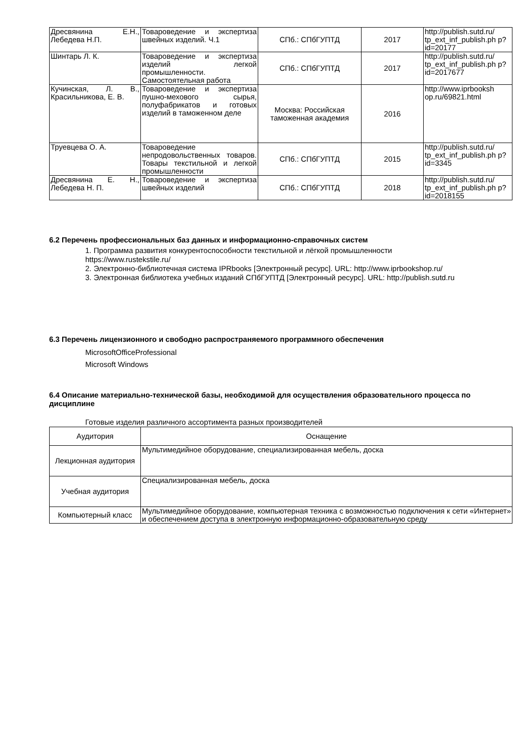| Дресвянина Е.Н., Лебедева Н.П. | Товароведение и экспертиза швейных изделий. Ч.1 | СПб.: СПбГУПТД | 2017 | http://publish.sutd.ru/ tp_ext_inf_publish.ph p?id=20177 |
| Шинтарь Л. К. | Товароведение и экспертиза изделий легкой промышленности. Самостоятельная работа | СПб.: СПбГУПТД | 2017 | http://publish.sutd.ru/ tp_ext_inf_publish.ph p?id=2017677 |
| Кучинская, Л. В., Красильникова, Е. В. | Товароведение и экспертиза пушно-мехового сырья, полуфабрикатов и готовых изделий в таможенном деле | Москва: Российская таможенная академия | 2016 | http://www.iprbooksh op.ru/69821.html |
| Труевцева О. А. | Товароведение непродовольственных товаров. Товары текстильной и легкой промышленности | СПб.: СПбГУПТД | 2015 | http://publish.sutd.ru/ tp_ext_inf_publish.ph p?id=3345 |
| Дресвянина Е. Н., Лебедева Н. П. | Товароведение и экспертиза швейных изделий | СПб.: СПбГУПТД | 2018 | http://publish.sutd.ru/ tp_ext_inf_publish.ph p?id=2018155 |
6.2 Перечень профессиональных баз данных и информационно-справочных систем
1. Программа развития конкурентоспособности текстильной и лёгкой промышленности
https://www.rustekstile.ru/
2. Электронно-библиотечная система IPRbooks [Электронный ресурс]. URL: http://www.iprbookshop.ru/
3. Электронная библиотека учебных изданий СПбГУПТД [Электронный ресурс]. URL: http://publish.sutd.ru
6.3 Перечень лицензионного и свободно распространяемого программного обеспечения
MicrosoftOfficeProfessional
Microsoft Windows
6.4 Описание материально-технической базы, необходимой для осуществления образовательного процесса по дисциплине
Готовые изделия различного ассортимента разных производителей
| Аудитория | Оснащение |
| --- | --- |
| Лекционная аудитория | Мультимедийное оборудование, специализированная мебель, доска |
| Учебная аудитория | Специализированная мебель, доска |
| Компьютерный класс | Мультимедийное оборудование, компьютерная техника с возможностью подключения к сети «Интернет» и обеспечением доступа в электронную информационно-образовательную среду |